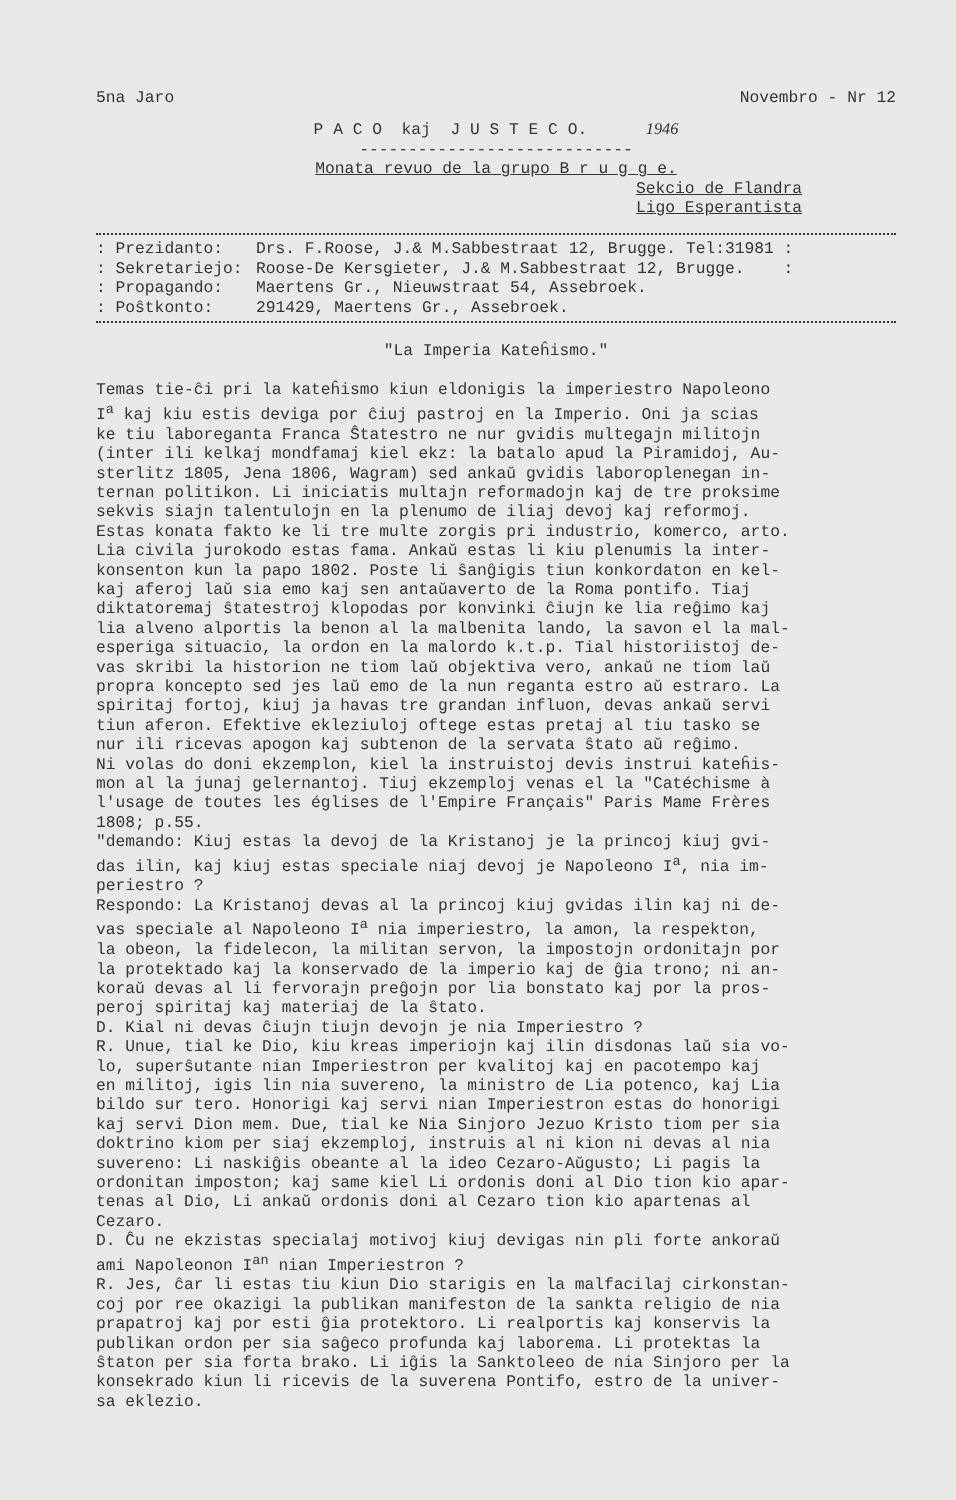5na Jaro Novembro - Nr 12
P A C O kaj J U S T E C O. 1946
----------------------------
Monata revuo de la grupo B r u g g e.
Sekcio de Flandra
Ligo Esperantista
: Prezidanto: Drs. F.Roose, J.& M.Sabbestraat 12, Brugge. Tel:31981 :
: Sekretariejo: Roose-De Kersgieter, J.& M.Sabbestraat 12, Brugge. :
: Propagando: Maertens Gr., Nieuwstraat 54, Assebroek.
: Poŝtkonto: 291429, Maertens Gr., Assebroek.
"La Imperia Kateĥismo."
Temas tie-ĉi pri la kateĥismo kiun eldonigis la imperiestro Napoleono I<sup>a</sup> kaj kiu estis deviga por ĉiuj pastroj en la Imperio. Oni ja scias ke tiu laboreganta Franca Ŝtatestro ne nur gvidis multegajn militojn (inter ili kelkaj mondfamaj kiel ekz: la batalo apud la Piramidoj, Au- sterlitz 1805, Jena 1806, Wagram) sed ankaŭ gvidis laboroplenegan in- ternan politikon. Li iniciatis multajn reformadojn kaj de tre proksime sekvis siajn talentulojn en la plenumo de iliaj devoj kaj reformoj. Estas konata fakto ke li tre multe zorgis pri industrio, komerco, arto. Lia civila jurokodo estas fama. Ankaŭ estas li kiu plenumis la inter- konsenton kun la papo 1802. Poste li ŝanĝigis tiun konkordaton en kel- kaj aferoj laŭ sia emo kaj sen antaŭaverto de la Roma pontifo. Tiaj diktatoremaj ŝtatestroj klopodas por konvinki ĉiujn ke lia reĝimo kaj lia alveno alportis la benon al la malbenita lando, la savon el la mal- esperiga situacio, la ordon en la malordo k.t.p. Tial historiistoj de- vas skribi la historion ne tiom laŭ objektiva vero, ankaŭ ne tiom laŭ propra koncepto sed jes laŭ emo de la nun reganta estro aŭ estraro. La spiritaj fortoj, kiuj ja havas tre grandan influon, devas ankaŭ servi tiun aferon. Efektive ekleziuloj oftege estas pretaj al tiu tasko se nur ili ricevas apogon kaj subtenon de la servata ŝtato aŭ reĝimo. Ni volas do doni ekzemplon, kiel la instruistoj devis instrui kateĥis- mon al la junaj gelernantoj. Tiuj ekzemploj venas el la "Catéchisme à l'usage de toutes les églises de l'Empire Français" Paris Mame Frères 1808; p.55. "demando: Kiuj estas la devoj de la Kristanoj je la princoj kiuj gvi- das ilin, kaj kiuj estas speciale niaj devoj je Napoleono I<sup>a</sup>, nia im- periestro ? Respondo: La Kristanoj devas al la princoj kiuj gvidas ilin kaj ni de- vas speciale al Napoleono I<sup>a</sup> nia imperiestro, la amon, la respekton, la obeon, la fidelecon, la militan servon, la impostojn ordonitajn por la protektado kaj la konservado de la imperio kaj de ĝia trono; ni an- koraŭ devas al li fervorajn preĝojn por lia bonstato kaj por la pros- peroj spiritaj kaj materiaj de la ŝtato. D. Kial ni devas ĉiujn tiujn devojn je nia Imperiestro ? R. Unue, tial ke Dio, kiu kreas imperiojn kaj ilin disdonas laŭ sia vo- lo, superŝutante nian Imperiestron per kvalitoj kaj en pacotempo kaj en militoj, igis lin nia suvereno, la ministro de Lia potenco, kaj Lia bildo sur tero. Honorigi kaj servi nian Imperiestron estas do honorigi kaj servi Dion mem. Due, tial ke Nia Sinjoro Jezuo Kristo tiom per sia doktrino kiom per siaj ekzemploj, instruis al ni kion ni devas al nia suvereno: Li naskiĝis obeante al la ideo Cezaro-Aŭgusto; Li pagis la ordonitan imposton; kaj same kiel Li ordonis doni al Dio tion kio apar- tenas al Dio, Li ankaŭ ordonis doni al Cezaro tion kio apartenas al Cezaro. D. Ĉu ne ekzistas specialaj motivoj kiuj devigas nin pli forte ankoraŭ ami Napoleonon I<sup>an</sup> nian Imperiestron ? R. Jes, ĉar li estas tiu kiun Dio starigis en la malfacilaj cirkonstan- coj por ree okazigi la publikan manifeston de la sankta religio de nia prapatroj kaj por esti ĝia protektoro. Li realportis kaj konservis la publikan ordon per sia saĝeco profunda kaj laborema. Li protektas la ŝtaton per sia forta brako. Li iĝis la Sanktoleeo de nia Sinjoro per la konsekrado kiun li ricevis de la suverena Pontifo, estro de la univer- sa eklezio.